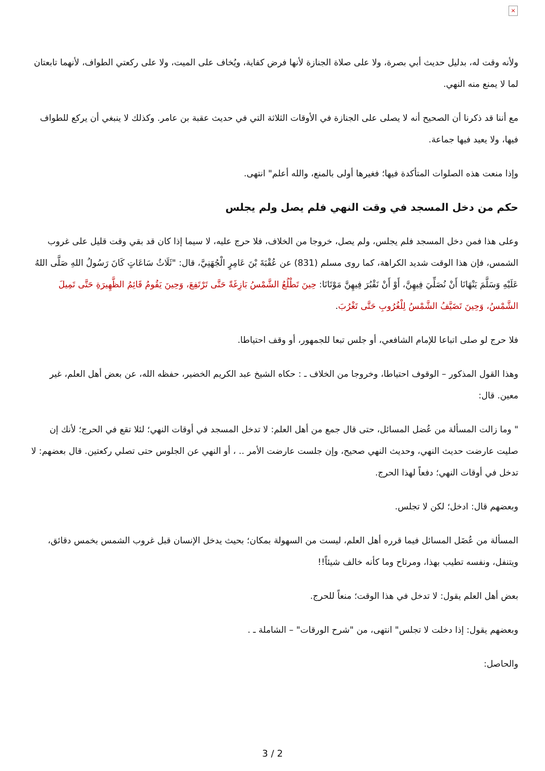×
ولأنه وقت له، بدليل حديث أبي بصرة، ولا على صلاة الجنازة لأنها فرض كفاية، ويُخاف على الميت، ولا على ركعتي الطواف، لأنهما تابعتان لما لا يمنع منه النهي.
مع أننا قد ذكرنا أن الصحيح أنه لا يصلى على الجنازة في الأوقات الثلاثة التي في حديث عقبة بن عامر. وكذلك لا ينبغي أن يركع للطواف فيها، ولا يعيد فيها جماعة.
وإذا منعت هذه الصلوات المتأكدة فيها؛ فغيرها أولى بالمنع، والله أعلم" انتهى.
حكم من دخل المسجد في وقت النهي فلم يصل ولم يجلس
وعلى هذا فمن دخل المسجد فلم يجلس، ولم يصل، خروجا من الخلاف، فلا حرج عليه، لا سيما إذا كان قد بقي وقت قليل على غروب الشمس، فإن هذا الوقت شديد الكراهة، كما روى مسلم (831) عن عُقْبَةَ بْنَ عَامِرٍ الْجُهَنِيَّ، قال: "ثَلَاثُ سَاعَاتٍ كَانَ رَسُولُ اللهِ صَلَّى اللهُ عَلَيْهِ وَسَلَّمَ يَنْهَانَا أَنْ نُصَلِّيَ فِيهِنَّ، أَوْ أَنْ نَقْبُرَ فِيهِنَّ مَوْتَانَا: حِينَ تَطْلُعُ الشَّمْسُ بَازِغَةً حَتَّى تَرْتَفِعَ، وَحِينَ يَقُومُ قَائِمُ الظَّهِيرَةِ حَتَّى تَمِيلَ الشَّمْسُ، وَحِينَ تَضَيَّفُ الشَّمْسُ لِلْغُرُوبِ حَتَّى تَغْرُبَ.
فلا حرج لو صلى اتباعا للإمام الشافعي، أو جلس تبعا للجمهور، أو وقف احتياطا.
وهذا القول المذكور – الوقوف احتياطا، وخروجا من الخلاف ـ : حكاه الشيخ عبد الكريم الخضير، حفظه الله، عن بعض أهل العلم، غير معين. قال:
" وما زالت المسألة من عُضل المسائل، حتى قال جمع من أهل العلم: لا تدخل المسجد في أوقات النهي؛ لئلا تقع في الحرج؛ لأنك إن صليت عارضت حديث النهي، وحديث النهي صحيح، وإن جلست عارضت الأمر .. ، أو النهي عن الجلوس حتى تصلي ركعتين. قال بعضهم: لا تدخل في أوقات النهي؛ دفعاً لهذا الحرج.
وبعضهم قال: ادخل؛ لكن لا تجلس.
المسألة من عُضَل المسائل فيما قرره أهل العلم، ليست من السهولة بمكان؛ بحيث يدخل الإنسان قبل غروب الشمس بخمس دقائق، ويتنفل، ونفسه تطيب بهذا، ومرتاح وما كأنه خالف شيئاً!!
بعض أهل العلم يقول: لا تدخل في هذا الوقت؛ منعاً للحرج.
وبعضهم يقول: إذا دخلت لا تجلس" انتهى، من "شرح الورقات" – الشاملة ـ .
والحاصل:
3 / 2